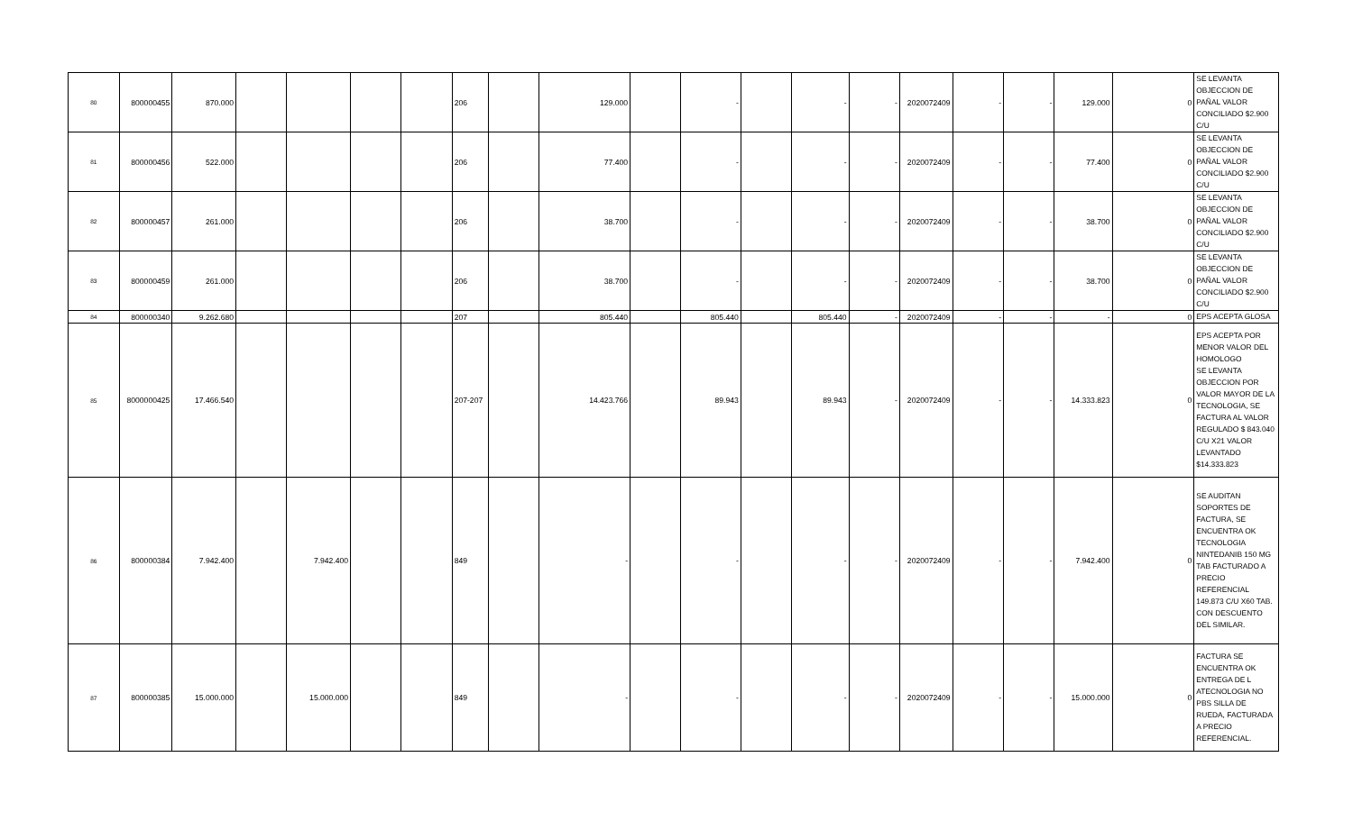| 80 | 800000455 | 870.000 | | | | | 206 | | 129.000 | | - | | - | - | 2020072409 | - | - | 129.000 | 0 | SE LEVANTA OBJECCION DE PAÑAL VALOR CONCILIADO $2.900 C/U |
| 81 | 800000456 | 522.000 | | | | | 206 | | 77.400 | | - | | - | - | 2020072409 | - | - | 77.400 | 0 | SE LEVANTA OBJECCION DE PAÑAL VALOR CONCILIADO $2.900 C/U |
| 82 | 800000457 | 261.000 | | | | | 206 | | 38.700 | | - | | - | - | 2020072409 | - | - | 38.700 | 0 | SE LEVANTA OBJECCION DE PAÑAL VALOR CONCILIADO $2.900 C/U |
| 83 | 800000459 | 261.000 | | | | | 206 | | 38.700 | | - | | - | - | 2020072409 | - | - | 38.700 | 0 | SE LEVANTA OBJECCION DE PAÑAL VALOR CONCILIADO $2.900 C/U |
| 84 | 800000340 | 9.262.680 | | | | | 207 | | 805.440 | | 805.440 | | 805.440 | - | 2020072409 | - | - | - | 0 | EPS ACEPTA GLOSA |
| 85 | 8000000425 | 17.466.540 | | | | | 207-207 | | 14.423.766 | | 89.943 | | 89.943 | - | 2020072409 | - | - | 14.333.823 | 0 | EPS ACEPTA POR MENOR VALOR DEL HOMOLOGO SE LEVANTA OBJECCION POR VALOR MAYOR DE LA TECNOLOGIA, SE FACTURA AL VALOR REGULADO $ 843.040 C/U X21 VALOR LEVANTADO $14.333.823 |
| 86 | 800000384 | 7.942.400 | | 7.942.400 | | | 849 | | - | | - | | - | - | 2020072409 | - | - | 7.942.400 | 0 | SE AUDITAN SOPORTES DE FACTURA, SE ENCUENTRA OK TECNOLOGIA NINTEDANIB 150 MG TAB FACTURADO A PRECIO REFERENCIAL 149.873 C/U X60 TAB. CON DESCUENTO DEL SIMILAR. |
| 87 | 800000385 | 15.000.000 | | 15.000.000 | | | 849 | | - | | - | | - | - | 2020072409 | - | - | 15.000.000 | 0 | FACTURA SE ENCUENTRA OK ENTREGA DE L ATECNOLOGIA NO PBS SILLA DE RUEDA, FACTURADA A PRECIO REFERENCIAL. |